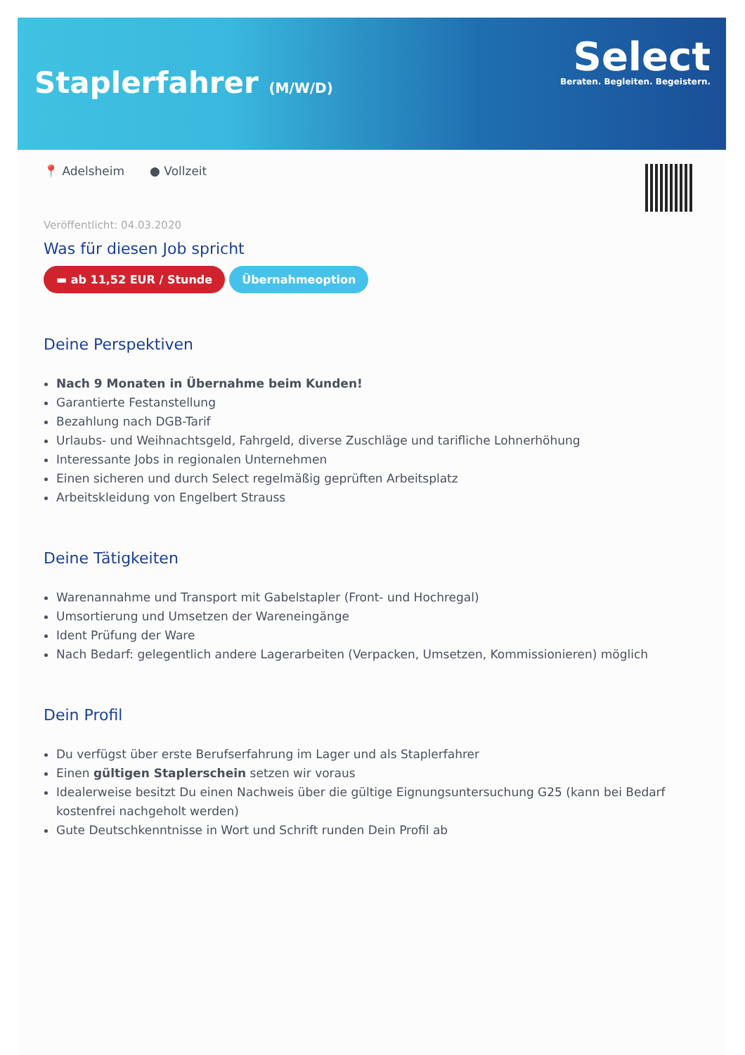Staplerfahrer (M/W/D)
Select
Beraten. Begleiten. Begeistern.
📍 Adelsheim ● Vollzeit
Veröffentlicht: 04.03.2020
Was für diesen Job spricht
▬ ab 11,52 EUR / Stunde Übernahmeoption
Deine Perspektiven
Nach 9 Monaten in Übernahme beim Kunden!
Garantierte Festanstellung
Bezahlung nach DGB-Tarif
Urlaubs- und Weihnachtsgeld, Fahrgeld, diverse Zuschläge und tarifliche Lohnerhöhung
Interessante Jobs in regionalen Unternehmen
Einen sicheren und durch Select regelmäßig geprüften Arbeitsplatz
Arbeitskleidung von Engelbert Strauss
Deine Tätigkeiten
Warenannahme und Transport mit Gabelstapler (Front- und Hochregal)
Umsortierung und Umsetzen der Wareneingänge
Ident Prüfung der Ware
Nach Bedarf: gelegentlich andere Lagerarbeiten (Verpacken, Umsetzen, Kommissionieren) möglich
Dein Profil
Du verfügst über erste Berufserfahrung im Lager und als Staplerfahrer
Einen gültigen Staplerschein setzen wir voraus
Idealerweise besitzt Du einen Nachweis über die gültige Eignungsuntersuchung G25 (kann bei Bedarf kostenfrei nachgeholt werden)
Gute Deutschkenntnisse in Wort und Schrift runden Dein Profil ab